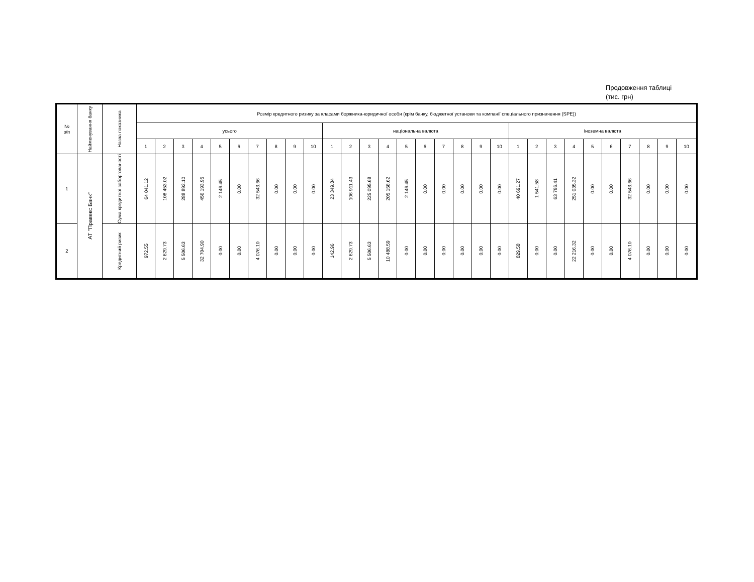Продовження таблиці
(тис. грн)
| № з/п | Найменування банку | Назва показника | Розмір кредитного ризику за класами боржника-юридичної особи (крім банку, бюджетної установи та компанії спеціального призначення (SPE)) | | | | | | | | | | | | | | | | | | | | | | | | | | | | | |
| --- | --- | --- | --- | --- | --- | --- | --- | --- | --- | --- | --- | --- | --- | --- | --- | --- | --- | --- | --- | --- | --- | --- | --- | --- | --- | --- | --- | --- | --- | --- | --- | --- |
| | | | усього | | | | | | | | | | національна валюта | | | | | | | | | | іноземна валюта | | | | | | | | | |
| | | | 1 | 2 | 3 | 4 | 5 | 6 | 7 | 8 | 9 | 10 | 1 | 2 | 3 | 4 | 5 | 6 | 7 | 8 | 9 | 10 | 1 | 2 | 3 | 4 | 5 | 6 | 7 | 8 | 9 | 10 |
| 1 | АТ "Правекс Банк" | Сума кредитної заборгованості | 64 041.12 | 108 453.02 | 288 892.10 | 456 193.95 | 2 146.45 | 0.00 | 32 543.66 | 0.00 | 0.00 | 0.00 | 23 349.84 | 106 911.43 | 225 095.68 | 205 158.62 | 2 146.45 | 0.00 | 0.00 | 0.00 | 0.00 | 0.00 | 40 691.27 | 1 541.58 | 63 796.41 | 251 035.32 | 0.00 | 0.00 | 32 543.66 | 0.00 | 0.00 | 0.00 |
| 2 | | Кредитний ризик | 972.55 | 2 629.73 | 5 506.63 | 32 704.90 | 0.00 | 0.00 | 4 076.10 | 0.00 | 0.00 | 0.00 | 142.96 | 2 629.73 | 5 506.63 | 10 488.59 | 0.00 | 0.00 | 0.00 | 0.00 | 0.00 | 0.00 | 829.58 | 0.00 | 0.00 | 22 216.32 | 0.00 | 0.00 | 4 076.10 | 0.00 | 0.00 | 0.00 |